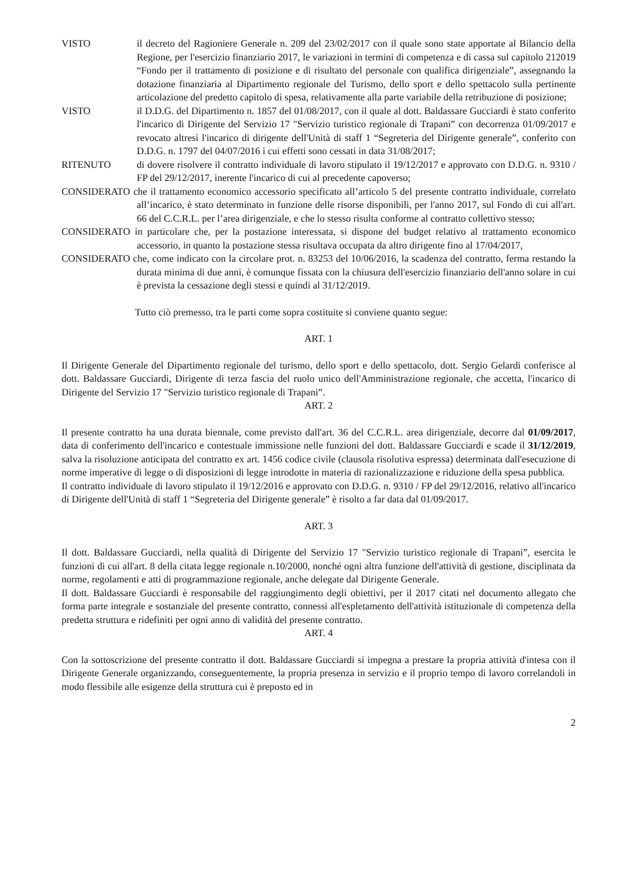VISTO il decreto del Ragioniere Generale n. 209 del 23/02/2017 con il quale sono state apportate al Bilancio della Regione, per l'esercizio finanziario 2017, le variazioni in termini di competenza e di cassa sul capitolo 212019 “Fondo per il trattamento di posizione e di risultato del personale con qualifica dirigenziale”, assegnando la dotazione finanziaria al Dipartimento regionale del Turismo, dello sport e dello spettacolo sulla pertinente articolazione del predetto capitolo di spesa, relativamente alla parte variabile della retribuzione di posizione;
VISTO il D.D.G. del Dipartimento n. 1857 del 01/08/2017, con il quale al dott. Baldassare Gucciardi è stato conferito l'incarico di Dirigente del Servizio 17 "Servizio turistico regionale di Trapani” con decorrenza 01/09/2017 e revocato altresì l'incarico di dirigente dell'Unità di staff 1 “Segreteria del Dirigente generale”, conferito con D.D.G. n. 1797 del 04/07/2016 i cui effetti sono cessati in data 31/08/2017;
RITENUTO di dovere risolvere il contratto individuale di lavoro stipulato il 19/12/2017 e approvato con D.D.G. n. 9310 / FP del 29/12/2017, inerente l'incarico di cui al precedente capoverso;
CONSIDERATO che il trattamento economico accessorio specificato all’articolo 5 del presente contratto individuale, correlato all’incarico, è stato determinato in funzione delle risorse disponibili, per l'anno 2017, sul Fondo di cui all'art. 66 del C.C.R.L. per l’area dirigenziale, e che lo stesso risulta conforme al contratto collettivo stesso;
CONSIDERATO in particolare che, per la postazione interessata, si dispone del budget relativo al trattamento economico accessorio, in quanto la postazione stessa risultava occupata da altro dirigente fino al 17/04/2017,
CONSIDERATO che, come indicato con la circolare prot. n. 83253 del 10/06/2016, la scadenza del contratto, ferma restando la durata minima di due anni, è comunque fissata con la chiusura dell'esercizio finanziario dell'anno solare in cui è prevista la cessazione degli stessi e quindi al 31/12/2019.
Tutto ciò premesso, tra le parti come sopra costituite si conviene quanto segue:
ART. 1
Il Dirigente Generale del Dipartimento regionale del turismo, dello sport e dello spettacolo, dott. Sergio Gelardi conferisce al dott. Baldassare Gucciardi, Dirigente di terza fascia del ruolo unico dell'Amministrazione regionale, che accetta, l'incarico di Dirigente del Servizio 17 "Servizio turistico regionale di Trapani”.
ART. 2
Il presente contratto ha una durata biennale, come previsto dall'art. 36 del C.C.R.L. area dirigenziale, decorre dal 01/09/2017, data di conferimento dell'incarico e contestuale immissione nelle funzioni del dott. Baldassare Gucciardi e scade il 31/12/2019, salva la risoluzione anticipata del contratto ex art. 1456 codice civile (clausola risolutiva espressa) determinata dall'esecuzione di norme imperative di legge o di disposizioni di legge introdotte in materia di razionalizzazione e riduzione della spesa pubblica.
Il contratto individuale di lavoro stipulato il 19/12/2016 e approvato con D.D.G. n. 9310 / FP del 29/12/2016, relativo all'incarico di Dirigente dell'Unità di staff 1 “Segreteria del Dirigente generale” è risolto a far data dal 01/09/2017.
ART. 3
Il dott. Baldassare Gucciardi, nella qualità di Dirigente del Servizio 17 "Servizio turistico regionale di Trapani”, esercita le funzioni di cui all'art. 8 della citata legge regionale n.10/2000, nonché ogni altra funzione dell'attività di gestione, disciplinata da norme, regolamenti e atti di programmazione regionale, anche delegate dal Dirigente Generale.
Il dott. Baldassare Gucciardi è responsabile del raggiungimento degli obiettivi, per il 2017 citati nel documento allegato che forma parte integrale e sostanziale del presente contratto, connessi all'espletamento dell'attività istituzionale di competenza della predetta struttura e ridefiniti per ogni anno di validità del presente contratto.
ART. 4
Con la sottoscrizione del presente contratto il dott. Baldassare Gucciardi si impegna a prestare la propria attività d'intesa con il Dirigente Generale organizzando, conseguentemente, la propria presenza in servizio e il proprio tempo di lavoro correlandoli in modo flessibile alle esigenze della struttura cui è preposto ed in
2